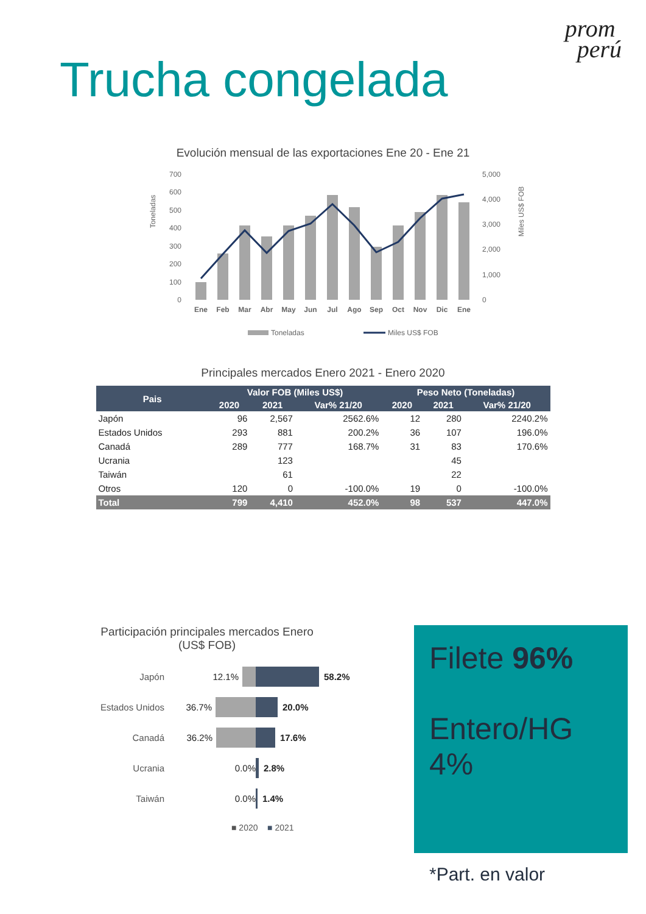Trucha congelada
prom
perú
Evolución mensual de las exportaciones Ene 20 - Ene 21
Toneladas
Miles US$ FOB
700
600
500
400
300
200
100
0
5,000
4,000
3,000
2,000
1,000
0
Ene
Feb
Mar
Abr
May
Jun
Jul
Ago
Sep
Oct
Nov
Dic
Ene
Toneladas
Miles US$ FOB
Principales mercados Enero 2021 - Enero 2020
| Pais | Valor FOB (Miles US$) | | | Peso Neto (Toneladas) | | |
| --- | --- | --- | --- | --- | --- | --- |
| | 2020 | 2021 | Var% 21/20 | 2020 | 2021 | Var% 21/20 |
| Japón | 96 | 2,567 | 2562.6% | 12 | 280 | 2240.2% |
| Estados Unidos | 293 | 881 | 200.2% | 36 | 107 | 196.0% |
| Canadá | 289 | 777 | 168.7% | 31 | 83 | 170.6% |
| Ucrania | | 123 | | | 45 | |
| Taiwán | | 61 | | | 22 | |
| Otros | 120 | 0 | -100.0% | 19 | 0 | -100.0% |
| Total | 799 | 4,410 | 452.0% | 98 | 537 | 447.0% |
Participación principales mercados Enero
(US$ FOB)
Japón 12.1% 58.2%
Estados Unidos 36.7% 20.0%
Canadá 36.2% 17.6%
Ucrania 0.0% 2.8%
Taiwán 0.0% 1.4%
■ 2020 ■ 2021
Filete 96%
Entero/HG 4%
*Part. en valor